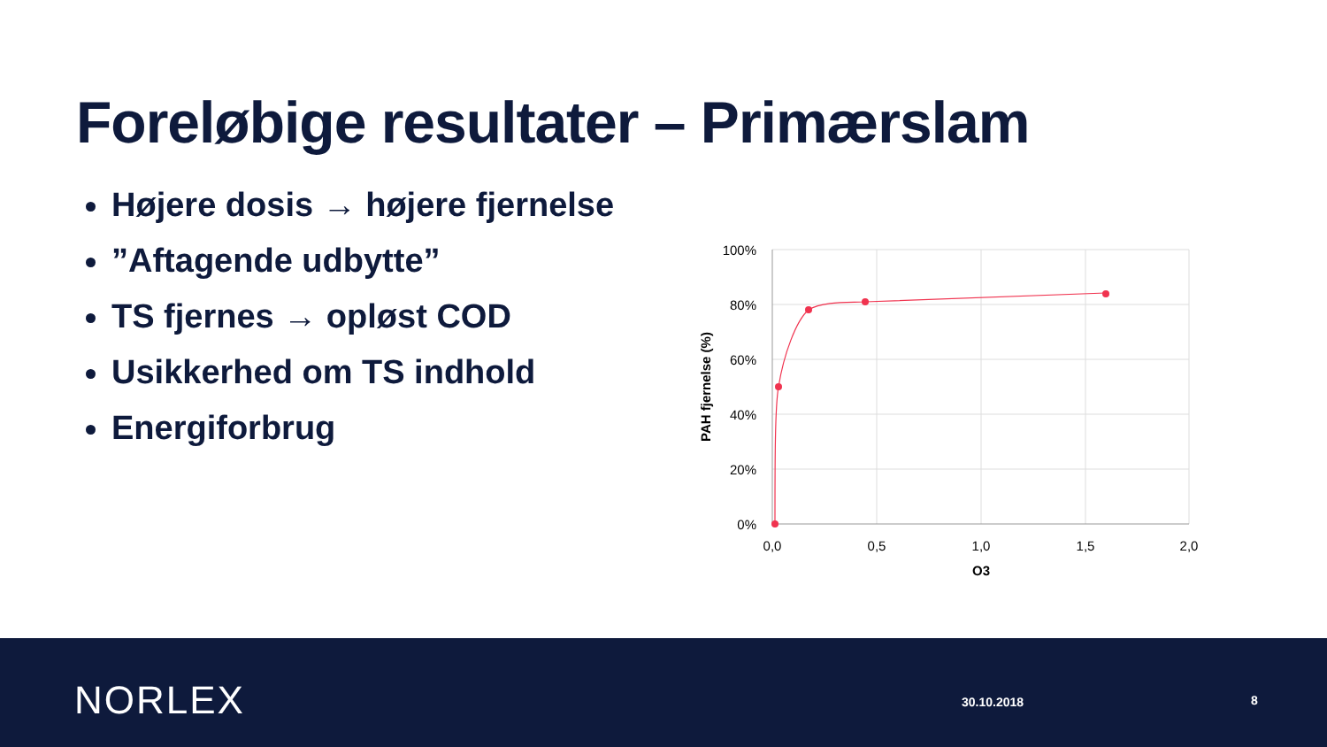Foreløbige resultater – Primærslam
Højere dosis → højere fjernelse
”Aftagende udbytte”
TS fjernes → opløst COD
Usikkerhed om TS indhold
Energiforbrug
100%
80%
60%
40%
20%
0%
0,0
0,5
1,0
1,5
2,0
O3
PAH fjernelse (%)
NORLEX 30.10.2018 8